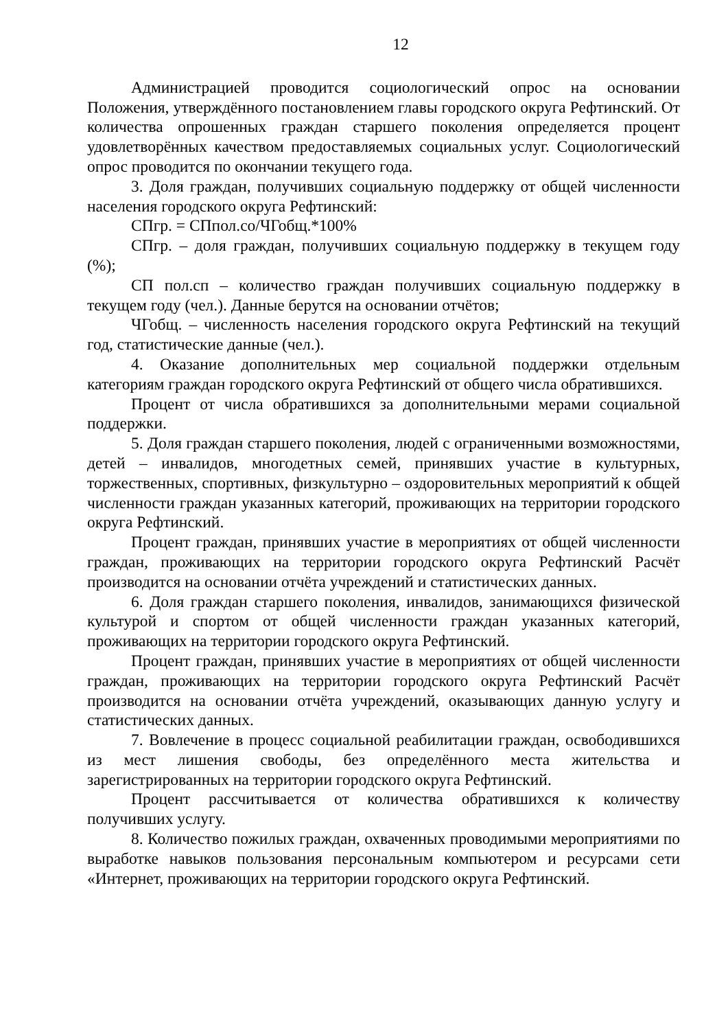12
Администрацией проводится социологический опрос на основании Положения, утверждённого постановлением главы городского округа Рефтинский. От количества опрошенных граждан старшего поколения определяется процент удовлетворённых качеством предоставляемых социальных услуг. Социологический опрос проводится по окончании текущего года.
3. Доля граждан, получивших социальную поддержку от общей численности населения городского округа Рефтинский:
СПгр. = СПпол.со/ЧГобщ.*100%
СПгр. – доля граждан, получивших социальную поддержку в текущем году (%);
СП пол.сп – количество граждан получивших социальную поддержку в текущем году (чел.). Данные берутся на основании отчётов;
ЧГобщ. – численность населения городского округа Рефтинский на текущий год, статистические данные (чел.).
4. Оказание дополнительных мер социальной поддержки отдельным категориям граждан городского округа Рефтинский от общего числа обратившихся.
Процент от числа обратившихся за дополнительными мерами социальной поддержки.
5. Доля граждан старшего поколения, людей с ограниченными возможностями, детей – инвалидов, многодетных семей, принявших участие в культурных, торжественных, спортивных, физкультурно – оздоровительных мероприятий к общей численности граждан указанных категорий, проживающих на территории городского округа Рефтинский.
Процент граждан, принявших участие в мероприятиях от общей численности граждан, проживающих на территории городского округа Рефтинский Расчёт производится на основании отчёта учреждений и статистических данных.
6. Доля граждан старшего поколения, инвалидов, занимающихся физической культурой и спортом от общей численности граждан указанных категорий, проживающих на территории городского округа Рефтинский.
Процент граждан, принявших участие в мероприятиях от общей численности граждан, проживающих на территории городского округа Рефтинский Расчёт производится на основании отчёта учреждений, оказывающих данную услугу и статистических данных.
7. Вовлечение в процесс социальной реабилитации граждан, освободившихся из мест лишения свободы, без определённого места жительства и зарегистрированных на территории городского округа Рефтинский.
Процент рассчитывается от количества обратившихся к количеству получивших услугу.
8. Количество пожилых граждан, охваченных проводимыми мероприятиями по выработке навыков пользования персональным компьютером и ресурсами сети «Интернет, проживающих на территории городского округа Рефтинский.